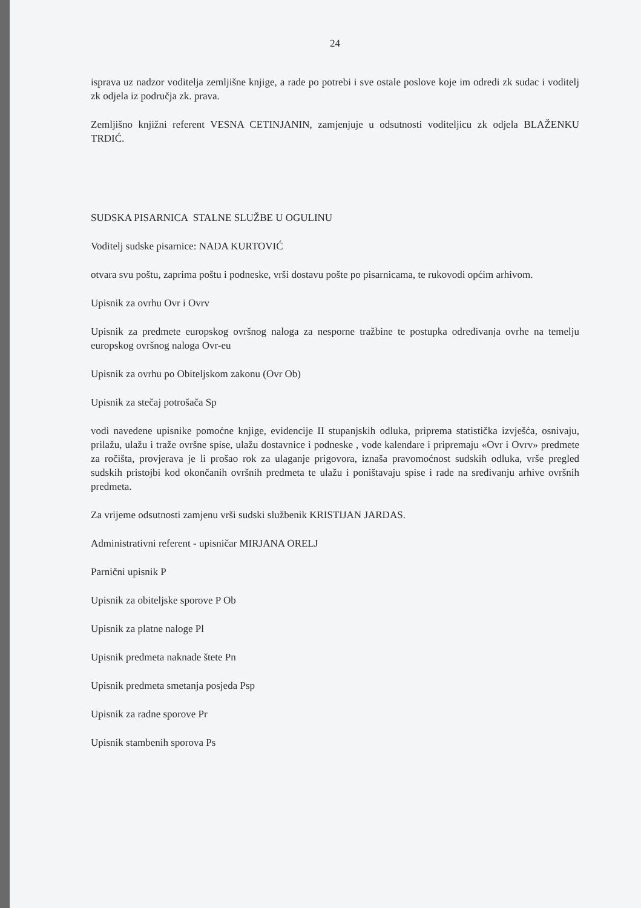24
isprava uz nadzor voditelja zemljišne knjige, a rade po potrebi i sve ostale poslove koje im odredi zk sudac i voditelj zk odjela iz područja zk. prava.
Zemljišno knjižni referent VESNA CETINJANIN, zamjenjuje u odsutnosti voditeljicu zk odjela BLAŽENKU TRDIĆ.
SUDSKA PISARNICA STALNE SLUŽBE U OGULINU
Voditelj sudske pisarnice: NADA KURTOVIĆ
otvara svu poštu, zaprima poštu i podneske, vrši dostavu pošte po pisarnicama, te rukovodi općim arhivom.
Upisnik za ovrhu Ovr i Ovrv
Upisnik za predmete europskog ovršnog naloga za nesporne tražbine te postupka određivanja ovrhe na temelju europskog ovršnog naloga Ovr-eu
Upisnik za ovrhu po Obiteljskom zakonu (Ovr Ob)
Upisnik za stečaj potrošača Sp
vodi navedene upisnike pomoćne knjige, evidencije II stupanjskih odluka, priprema statistička izvješća, osnivaju, prilažu, ulažu i traže ovršne spise, ulažu dostavnice i podneske , vode kalendare i pripremaju «Ovr i Ovrv» predmete za ročišta, provjerava je li prošao rok za ulaganje prigovora, iznaša pravomoćnost sudskih odluka, vrše pregled sudskih pristojbi kod okončanih ovršnih predmeta te ulažu i poništavaju spise i rade na sređivanju arhive ovršnih predmeta.
Za vrijeme odsutnosti zamjenu vrši sudski službenik KRISTIJAN JARDAS.
Administrativni referent - upisničar MIRJANA ORELJ
Parnični upisnik P
Upisnik za obiteljske sporove P Ob
Upisnik za platne naloge Pl
Upisnik predmeta naknade štete Pn
Upisnik predmeta smetanja posjeda Psp
Upisnik za radne sporove Pr
Upisnik stambenih sporova Ps